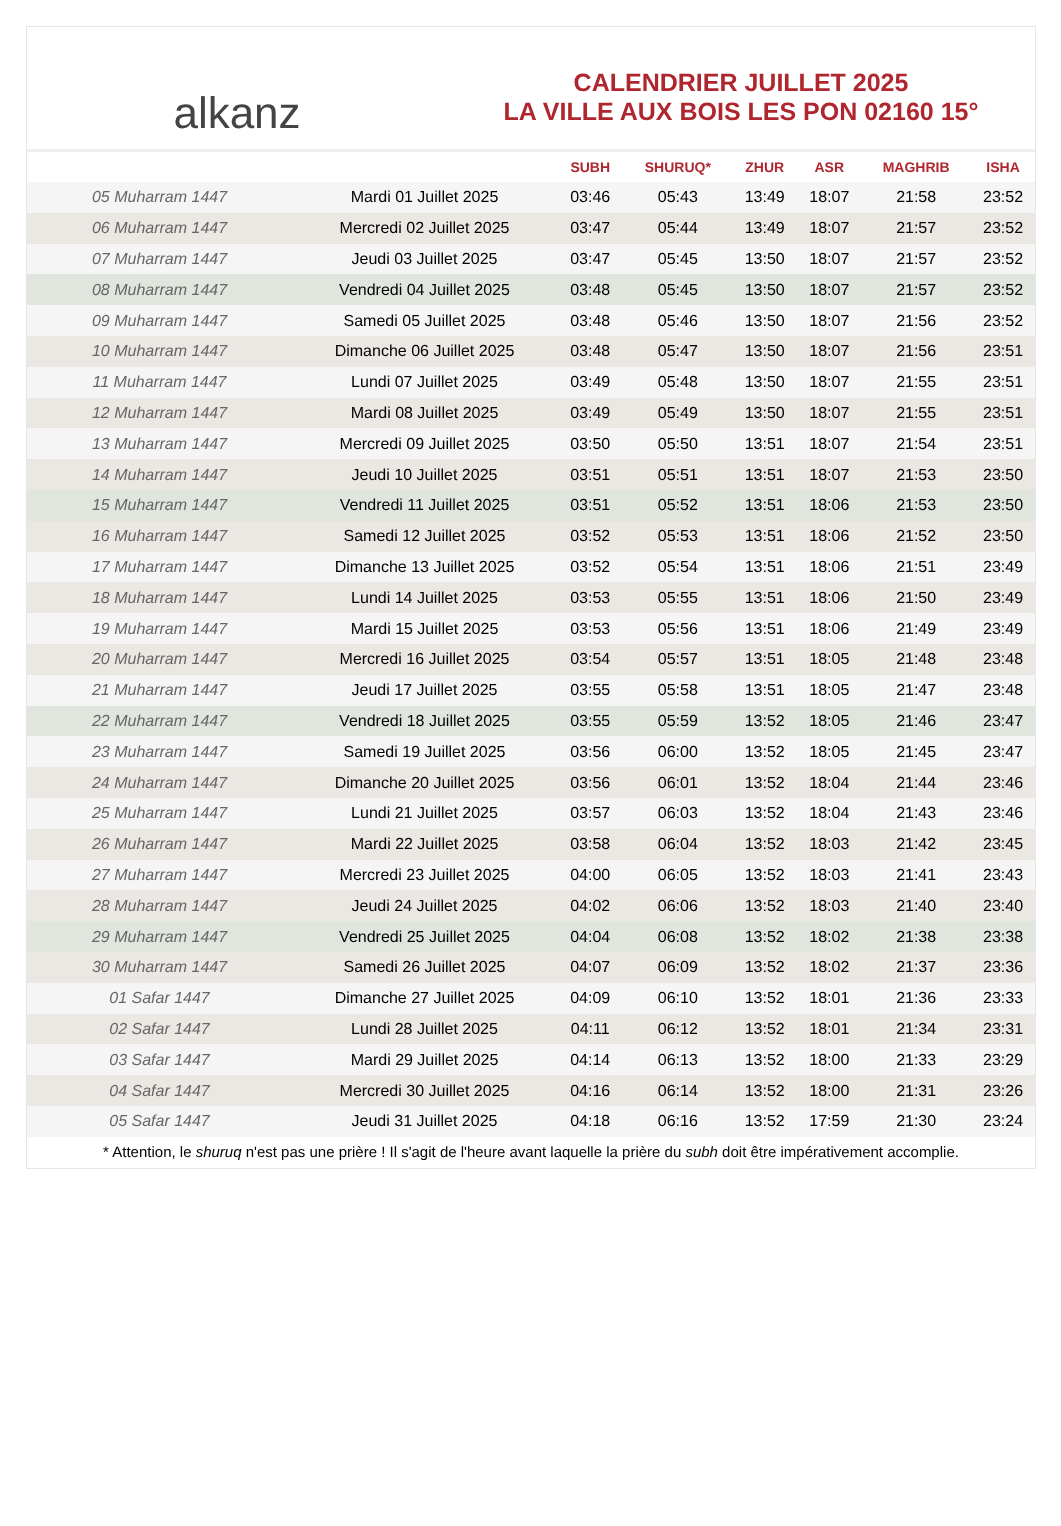alkanz
CALENDRIER JUILLET 2025
LA VILLE AUX BOIS LES PON 02160 15°
| | | SUBH | SHURUQ* | ZHUR | ASR | MAGHRIB | ISHA |
| --- | --- | --- | --- | --- | --- | --- | --- |
| 05 Muharram 1447 | Mardi 01 Juillet 2025 | 03:46 | 05:43 | 13:49 | 18:07 | 21:58 | 23:52 |
| 06 Muharram 1447 | Mercredi 02 Juillet 2025 | 03:47 | 05:44 | 13:49 | 18:07 | 21:57 | 23:52 |
| 07 Muharram 1447 | Jeudi 03 Juillet 2025 | 03:47 | 05:45 | 13:50 | 18:07 | 21:57 | 23:52 |
| 08 Muharram 1447 | Vendredi 04 Juillet 2025 | 03:48 | 05:45 | 13:50 | 18:07 | 21:57 | 23:52 |
| 09 Muharram 1447 | Samedi 05 Juillet 2025 | 03:48 | 05:46 | 13:50 | 18:07 | 21:56 | 23:52 |
| 10 Muharram 1447 | Dimanche 06 Juillet 2025 | 03:48 | 05:47 | 13:50 | 18:07 | 21:56 | 23:51 |
| 11 Muharram 1447 | Lundi 07 Juillet 2025 | 03:49 | 05:48 | 13:50 | 18:07 | 21:55 | 23:51 |
| 12 Muharram 1447 | Mardi 08 Juillet 2025 | 03:49 | 05:49 | 13:50 | 18:07 | 21:55 | 23:51 |
| 13 Muharram 1447 | Mercredi 09 Juillet 2025 | 03:50 | 05:50 | 13:51 | 18:07 | 21:54 | 23:51 |
| 14 Muharram 1447 | Jeudi 10 Juillet 2025 | 03:51 | 05:51 | 13:51 | 18:07 | 21:53 | 23:50 |
| 15 Muharram 1447 | Vendredi 11 Juillet 2025 | 03:51 | 05:52 | 13:51 | 18:06 | 21:53 | 23:50 |
| 16 Muharram 1447 | Samedi 12 Juillet 2025 | 03:52 | 05:53 | 13:51 | 18:06 | 21:52 | 23:50 |
| 17 Muharram 1447 | Dimanche 13 Juillet 2025 | 03:52 | 05:54 | 13:51 | 18:06 | 21:51 | 23:49 |
| 18 Muharram 1447 | Lundi 14 Juillet 2025 | 03:53 | 05:55 | 13:51 | 18:06 | 21:50 | 23:49 |
| 19 Muharram 1447 | Mardi 15 Juillet 2025 | 03:53 | 05:56 | 13:51 | 18:06 | 21:49 | 23:49 |
| 20 Muharram 1447 | Mercredi 16 Juillet 2025 | 03:54 | 05:57 | 13:51 | 18:05 | 21:48 | 23:48 |
| 21 Muharram 1447 | Jeudi 17 Juillet 2025 | 03:55 | 05:58 | 13:51 | 18:05 | 21:47 | 23:48 |
| 22 Muharram 1447 | Vendredi 18 Juillet 2025 | 03:55 | 05:59 | 13:52 | 18:05 | 21:46 | 23:47 |
| 23 Muharram 1447 | Samedi 19 Juillet 2025 | 03:56 | 06:00 | 13:52 | 18:05 | 21:45 | 23:47 |
| 24 Muharram 1447 | Dimanche 20 Juillet 2025 | 03:56 | 06:01 | 13:52 | 18:04 | 21:44 | 23:46 |
| 25 Muharram 1447 | Lundi 21 Juillet 2025 | 03:57 | 06:03 | 13:52 | 18:04 | 21:43 | 23:46 |
| 26 Muharram 1447 | Mardi 22 Juillet 2025 | 03:58 | 06:04 | 13:52 | 18:03 | 21:42 | 23:45 |
| 27 Muharram 1447 | Mercredi 23 Juillet 2025 | 04:00 | 06:05 | 13:52 | 18:03 | 21:41 | 23:43 |
| 28 Muharram 1447 | Jeudi 24 Juillet 2025 | 04:02 | 06:06 | 13:52 | 18:03 | 21:40 | 23:40 |
| 29 Muharram 1447 | Vendredi 25 Juillet 2025 | 04:04 | 06:08 | 13:52 | 18:02 | 21:38 | 23:38 |
| 30 Muharram 1447 | Samedi 26 Juillet 2025 | 04:07 | 06:09 | 13:52 | 18:02 | 21:37 | 23:36 |
| 01 Safar 1447 | Dimanche 27 Juillet 2025 | 04:09 | 06:10 | 13:52 | 18:01 | 21:36 | 23:33 |
| 02 Safar 1447 | Lundi 28 Juillet 2025 | 04:11 | 06:12 | 13:52 | 18:01 | 21:34 | 23:31 |
| 03 Safar 1447 | Mardi 29 Juillet 2025 | 04:14 | 06:13 | 13:52 | 18:00 | 21:33 | 23:29 |
| 04 Safar 1447 | Mercredi 30 Juillet 2025 | 04:16 | 06:14 | 13:52 | 18:00 | 21:31 | 23:26 |
| 05 Safar 1447 | Jeudi 31 Juillet 2025 | 04:18 | 06:16 | 13:52 | 17:59 | 21:30 | 23:24 |
* Attention, le shuruq n'est pas une prière ! Il s'agit de l'heure avant laquelle la prière du subh doit être impérativement accomplie.